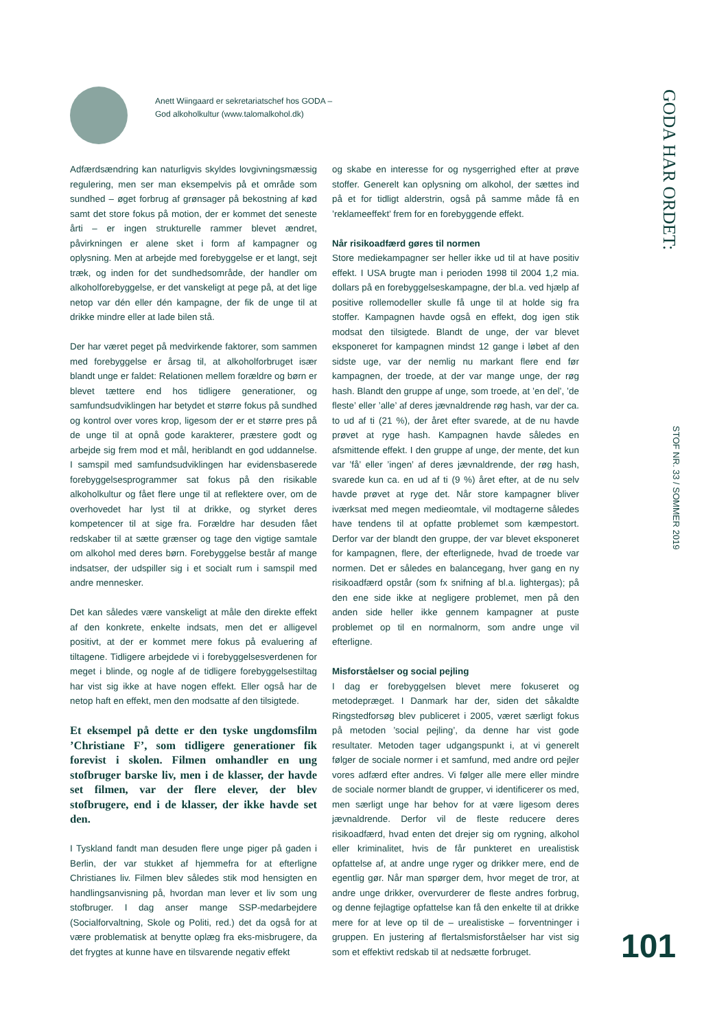Anett Wiingaard er sekretariatschef hos GODA –
God alkoholkultur (www.talomalkohol.dk)
Adfærdsændring kan naturligvis skyldes lovgivningsmæssig regulering, men ser man eksempelvis på et område som sundhed – øget forbrug af grønsager på bekostning af kød samt det store fokus på motion, der er kommet det seneste årti – er ingen strukturelle rammer blevet ændret, påvirkningen er alene sket i form af kampagner og oplysning. Men at arbejde med forebyggelse er et langt, sejt træk, og inden for det sundhedsområde, der handler om alkoholforebyggelse, er det vanskeligt at pege på, at det lige netop var dén eller dén kampagne, der fik de unge til at drikke mindre eller at lade bilen stå.
Der har været peget på medvirkende faktorer, som sammen med forebyggelse er årsag til, at alkoholforbruget især blandt unge er faldet: Relationen mellem forældre og børn er blevet tættere end hos tidligere generationer, og samfundsudviklingen har betydet et større fokus på sundhed og kontrol over vores krop, ligesom der er et større pres på de unge til at opnå gode karakterer, præstere godt og arbejde sig frem mod et mål, heriblandt en god uddannelse. I samspil med samfundsudviklingen har evidensbaserede forebyggelsesprogrammer sat fokus på den risikable alkoholkultur og fået flere unge til at reflektere over, om de overhovedet har lyst til at drikke, og styrket deres kompetencer til at sige fra. Forældre har desuden fået redskaber til at sætte grænser og tage den vigtige samtale om alkohol med deres børn. Forebyggelse består af mange indsatser, der udspiller sig i et socialt rum i samspil med andre mennesker.
Det kan således være vanskeligt at måle den direkte effekt af den konkrete, enkelte indsats, men det er alligevel positivt, at der er kommet mere fokus på evaluering af tiltagene. Tidligere arbejdede vi i forebyggelsesverdenen for meget i blinde, og nogle af de tidligere forebyggelsestiltag har vist sig ikke at have nogen effekt. Eller også har de netop haft en effekt, men den modsatte af den tilsigtede.
Et eksempel på dette er den tyske ungdomsfilm ’Christiane F’, som tidligere generationer fik forevist i skolen. Filmen omhandler en ung stofbruger barske liv, men i de klasser, der havde set filmen, var der flere elever, der blev stofbrugere, end i de klasser, der ikke havde set den.
I Tyskland fandt man desuden flere unge piger på gaden i Berlin, der var stukket af hjemmefra for at efterligne Christianes liv. Filmen blev således stik mod hensigten en handlingsanvisning på, hvordan man lever et liv som ung stofbruger. I dag anser mange SSP-medarbejdere (Socialforvaltning, Skole og Politi, red.) det da også for at være problematisk at benytte oplæg fra eks-misbrugere, da det frygtes at kunne have en tilsvarende negativ effekt
og skabe en interesse for og nysgerrighed efter at prøve stoffer. Generelt kan oplysning om alkohol, der sættes ind på et for tidligt alderstrin, også på samme måde få en ’reklameeffekt’ frem for en forebyggende effekt.
Når risikoadfærd gøres til normen
Store mediekampagner ser heller ikke ud til at have positiv effekt. I USA brugte man i perioden 1998 til 2004 1,2 mia. dollars på en forebyggelseskampagne, der bl.a. ved hjælp af positive rollemodeller skulle få unge til at holde sig fra stoffer. Kampagnen havde også en effekt, dog igen stik modsat den tilsigtede. Blandt de unge, der var blevet eksponeret for kampagnen mindst 12 gange i løbet af den sidste uge, var der nemlig nu markant flere end før kampagnen, der troede, at der var mange unge, der røg hash. Blandt den gruppe af unge, som troede, at ’en del’, ’de fleste’ eller ’alle’ af deres jævnaldrende røg hash, var der ca. to ud af ti (21 %), der året efter svarede, at de nu havde prøvet at ryge hash. Kampagnen havde således en afsmittende effekt. I den gruppe af unge, der mente, det kun var ’få’ eller ’ingen’ af deres jævnaldrende, der røg hash, svarede kun ca. en ud af ti (9 %) året efter, at de nu selv havde prøvet at ryge det. Når store kampagner bliver iværksat med megen medieomtale, vil modtagerne således have tendens til at opfatte problemet som kæmpestort. Derfor var der blandt den gruppe, der var blevet eksponeret for kampagnen, flere, der efterlignede, hvad de troede var normen. Det er således en balancegang, hver gang en ny risikoadfærd opstår (som fx snifning af bl.a. lightergas); på den ene side ikke at negligere problemet, men på den anden side heller ikke gennem kampagner at puste problemet op til en normalnorm, som andre unge vil efterligne.
Misforståelser og social pejling
I dag er forebyggelsen blevet mere fokuseret og metodepræget. I Danmark har der, siden det såkaldte Ringstedforsøg blev publiceret i 2005, været særligt fokus på metoden ’social pejling’, da denne har vist gode resultater. Metoden tager udgangspunkt i, at vi generelt følger de sociale normer i et samfund, med andre ord pejler vores adfærd efter andres. Vi følger alle mere eller mindre de sociale normer blandt de grupper, vi identificerer os med, men særligt unge har behov for at være ligesom deres jævnaldrende. Derfor vil de fleste reducere deres risikoadfærd, hvad enten det drejer sig om rygning, alkohol eller kriminalitet, hvis de får punkteret en urealistisk opfattelse af, at andre unge ryger og drikker mere, end de egentlig gør. Når man spørger dem, hvor meget de tror, at andre unge drikker, overvurderer de fleste andres forbrug, og denne fejlagtige opfattelse kan få den enkelte til at drikke mere for at leve op til de – urealistiske – forventninger i gruppen. En justering af flertalsmisforståelser har vist sig som et effektivt redskab til at nedsætte forbruget.
GODA HAR ORDET:
STOF NR. 33 / SOMMER 2019
101